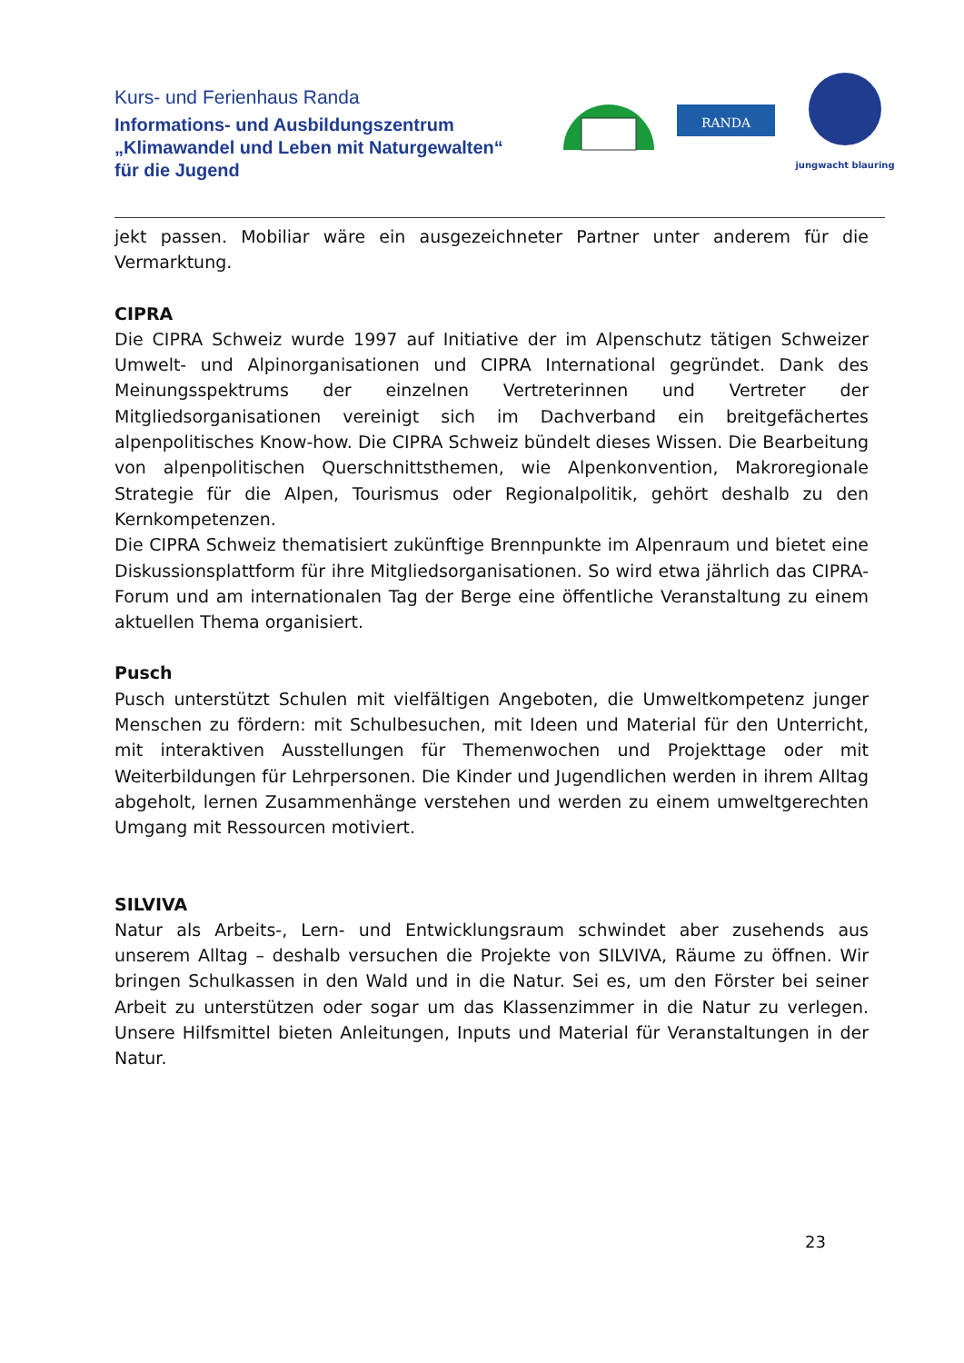Kurs- und Ferienhaus Randa
Informations- und Ausbildungszentrum
„Klimawandel und Leben mit Naturgewalten“
für die Jugend
RANDA
jungwacht blauring
jekt passen. Mobiliar wäre ein ausgezeichneter Partner unter anderem für die Vermarktung.
CIPRA
Die CIPRA Schweiz wurde 1997 auf Initiative der im Alpenschutz tätigen Schweizer Umwelt- und Alpinorganisationen und CIPRA International gegründet. Dank des Meinungsspektrums der einzelnen Vertreterinnen und Vertreter der Mitgliedsorganisationen vereinigt sich im Dachverband ein breitgefächertes alpenpolitisches Know-how. Die CIPRA Schweiz bündelt dieses Wissen. Die Bearbeitung von alpenpolitischen Querschnittsthemen, wie Alpenkonvention, Makroregionale Strategie für die Alpen, Tourismus oder Regionalpolitik, gehört deshalb zu den Kernkompetenzen.
Die CIPRA Schweiz thematisiert zukünftige Brennpunkte im Alpenraum und bietet eine Diskussionsplattform für ihre Mitgliedsorganisationen. So wird etwa jährlich das CIPRA-Forum und am internationalen Tag der Berge eine öffentliche Veranstaltung zu einem aktuellen Thema organisiert.
Pusch
Pusch unterstützt Schulen mit vielfältigen Angeboten, die Umweltkompetenz junger Menschen zu fördern: mit Schulbesuchen, mit Ideen und Material für den Unterricht, mit interaktiven Ausstellungen für Themenwochen und Projekttage oder mit Weiterbildungen für Lehrpersonen. Die Kinder und Jugendlichen werden in ihrem Alltag abgeholt, lernen Zusammenhänge verstehen und werden zu einem umweltgerechten Umgang mit Ressourcen motiviert.
SILVIVA
Natur als Arbeits-, Lern- und Entwicklungsraum schwindet aber zusehends aus unserem Alltag – deshalb versuchen die Projekte von SILVIVA, Räume zu öffnen. Wir bringen Schulkassen in den Wald und in die Natur. Sei es, um den Förster bei seiner Arbeit zu unterstützen oder sogar um das Klassenzimmer in die Natur zu verlegen. Unsere Hilfsmittel bieten Anleitungen, Inputs und Material für Veranstaltungen in der Natur.
23